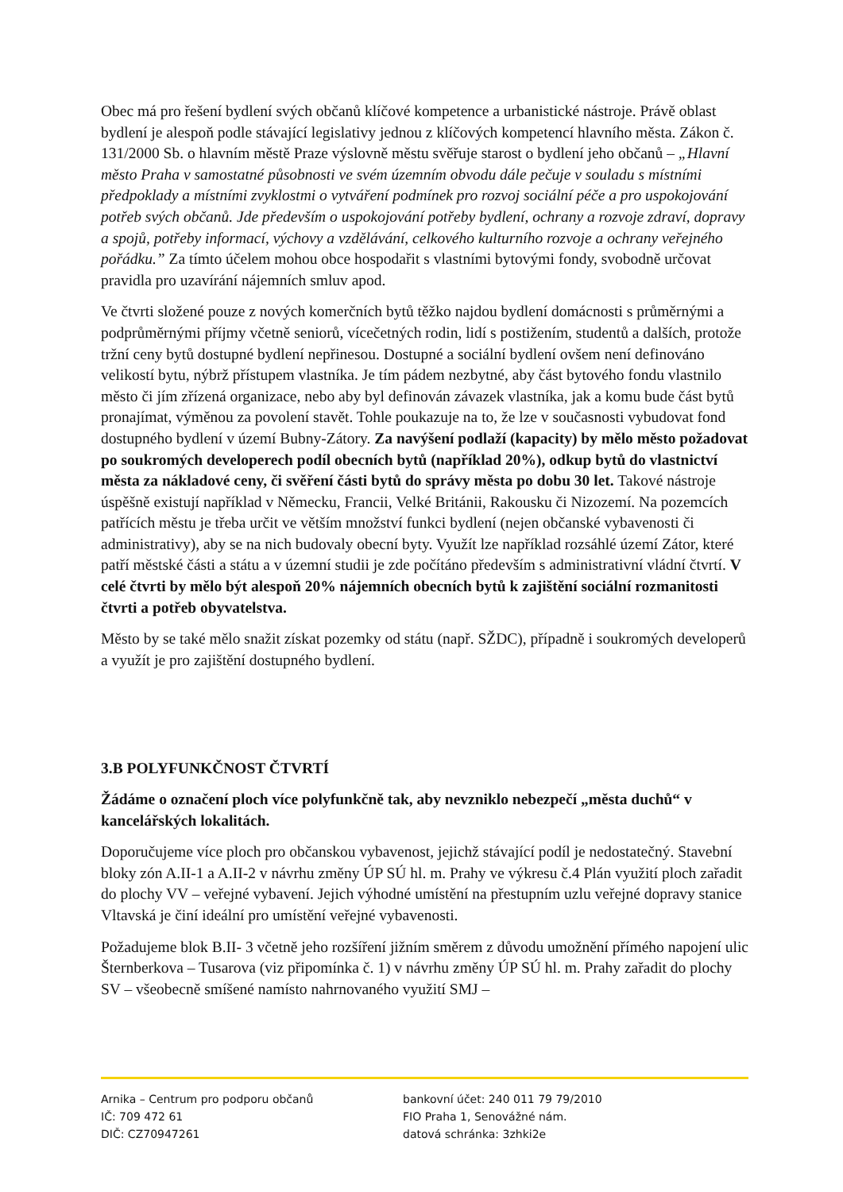Obec má pro řešení bydlení svých občanů klíčové kompetence a urbanistické nástroje. Právě oblast bydlení je alespoň podle stávající legislativy jednou z klíčových kompetencí hlavního města. Zákon č. 131/2000 Sb. o hlavním městě Praze výslovně městu svěřuje starost o bydlení jeho občanů – „Hlavní město Praha v samostatné působnosti ve svém územním obvodu dále pečuje v souladu s místními předpoklady a místními zvyklostmi o vytváření podmínek pro rozvoj sociální péče a pro uspokojování potřeb svých občanů. Jde především o uspokojování potřeby bydlení, ochrany a rozvoje zdraví, dopravy a spojů, potřeby informací, výchovy a vzdělávání, celkového kulturního rozvoje a ochrany veřejného pořádku.” Za tímto účelem mohou obce hospodařit s vlastními bytovými fondy, svobodně určovat pravidla pro uzavírání nájemních smluv apod.
Ve čtvrti složené pouze z nových komerčních bytů těžko najdou bydlení domácnosti s průměrnými a podprůměrnými příjmy včetně seniorů, vícečetných rodin, lidí s postižením, studentů a dalších, protože tržní ceny bytů dostupné bydlení nepřinesou. Dostupné a sociální bydlení ovšem není definováno velikostí bytu, nýbrž přístupem vlastníka. Je tím pádem nezbytné, aby část bytového fondu vlastnilo město či jím zřízená organizace, nebo aby byl definován závazek vlastníka, jak a komu bude část bytů pronajímat, výměnou za povolení stavět. Tohle poukazuje na to, že lze v současnosti vybudovat fond dostupného bydlení v území Bubny-Zátory. Za navýšení podlaží (kapacity) by mělo město požadovat po soukromých developerech podíl obecních bytů (například 20%), odkup bytů do vlastnictví města za nákladové ceny, či svěření části bytů do správy města po dobu 30 let. Takové nástroje úspěšně existují například v Německu, Francii, Velké Británii, Rakousku či Nizozemí. Na pozemcích patřících městu je třeba určit ve větším množství funkci bydlení (nejen občanské vybavenosti či administrativy), aby se na nich budovaly obecní byty. Využít lze například rozsáhlé území Zátor, které patří městské části a státu a v územní studii je zde počítáno především s administrativní vládní čtvrtí. V celé čtvrti by mělo být alespoň 20% nájemních obecních bytů k zajištění sociální rozmanitosti čtvrti a potřeb obyvatelstva.
Město by se také mělo snažit získat pozemky od státu (např. SŽDC), případně i soukromých developerů a využít je pro zajištění dostupného bydlení.
3.B POLYFUNKČNOST ČTVRTÍ
Žádáme o označení ploch více polyfunkčně tak, aby nevzniklo nebezpečí „města duchů“ v kancelářských lokalitách.
Doporučujeme více ploch pro občanskou vybavenost, jejichž stávající podíl je nedostatečný. Stavební bloky zón A.II-1 a A.II-2 v návrhu změny ÚP SÚ hl. m. Prahy ve výkresu č.4 Plán využití ploch zařadit do plochy VV – veřejné vybavení. Jejich výhodné umístění na přestupním uzlu veřejné dopravy stanice Vltavská je činí ideální pro umístění veřejné vybavenosti.
Požadujeme blok B.II- 3 včetně jeho rozšíření jižním směrem z důvodu umožnění přímého napojení ulic Šternberkova – Tusarova (viz připomínka č. 1) v návrhu změny ÚP SÚ hl. m. Prahy zařadit do plochy SV – všeobecně smíšené namísto nahrnovaného využití SMJ –
Arnika – Centrum pro podporu občanů
IČ: 709 472 61
DIČ: CZ70947261
bankovní účet: 240 011 79 79/2010
FIO Praha 1, Senovážné nám.
datová schránka: 3zhki2e